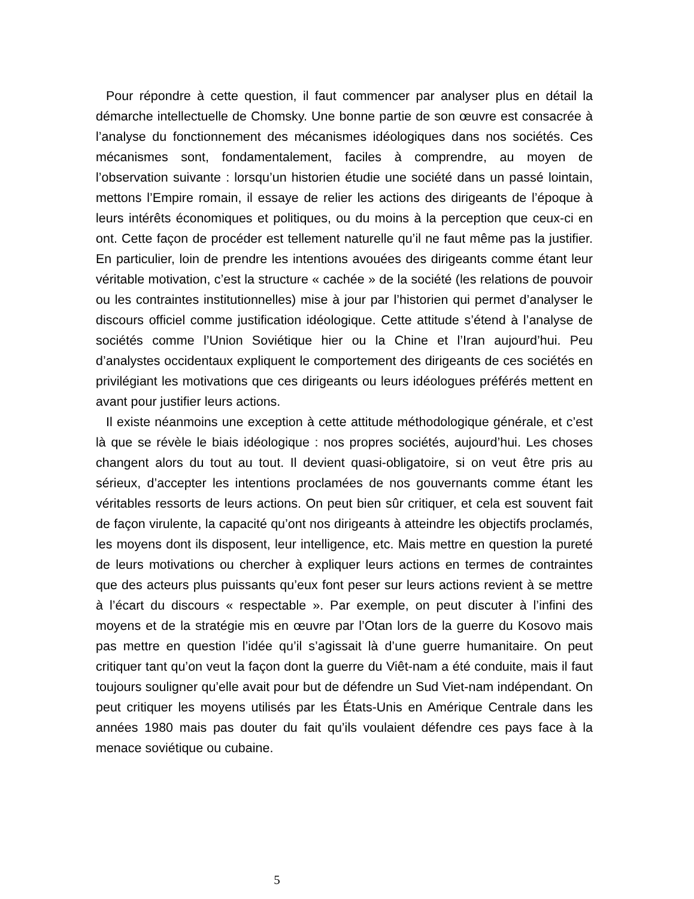Pour répondre à cette question, il faut commencer par analyser plus en détail la démarche intellectuelle de Chomsky. Une bonne partie de son œuvre est consacrée à l’analyse du fonctionnement des mécanismes idéologiques dans nos sociétés. Ces mécanismes sont, fondamentalement, faciles à comprendre, au moyen de l’observation suivante : lorsqu’un historien étudie une société dans un passé lointain, mettons l’Empire romain, il essaye de relier les actions des dirigeants de l’époque à leurs intérêts économiques et politiques, ou du moins à la perception que ceux-ci en ont. Cette façon de procéder est tellement naturelle qu’il ne faut même pas la justifier. En particulier, loin de prendre les intentions avouées des dirigeants comme étant leur véritable motivation, c’est la structure « cachée » de la société (les relations de pouvoir ou les contraintes institutionnelles) mise à jour par l’historien qui permet d’analyser le discours officiel comme justification idéologique. Cette attitude s’étend à l’analyse de sociétés comme l’Union Soviétique hier ou la Chine et l’Iran aujourd’hui. Peu d’analystes occidentaux expliquent le comportement des dirigeants de ces sociétés en privilégiant les motivations que ces dirigeants ou leurs idéologues préférés mettent en avant pour justifier leurs actions.
Il existe néanmoins une exception à cette attitude méthodologique générale, et c’est là que se révèle le biais idéologique : nos propres sociétés, aujourd’hui. Les choses changent alors du tout au tout. Il devient quasi-obligatoire, si on veut être pris au sérieux, d’accepter les intentions proclamées de nos gouvernants comme étant les véritables ressorts de leurs actions. On peut bien sûr critiquer, et cela est souvent fait de façon virulente, la capacité qu’ont nos dirigeants à atteindre les objectifs proclamés, les moyens dont ils disposent, leur intelligence, etc. Mais mettre en question la pureté de leurs motivations ou chercher à expliquer leurs actions en termes de contraintes que des acteurs plus puissants qu’eux font peser sur leurs actions revient à se mettre à l’écart du discours « respectable ». Par exemple, on peut discuter à l’infini des moyens et de la stratégie mis en œuvre par l’Otan lors de la guerre du Kosovo mais pas mettre en question l’idée qu’il s’agissait là d’une guerre humanitaire. On peut critiquer tant qu’on veut la façon dont la guerre du Viêt-nam a été conduite, mais il faut toujours souligner qu’elle avait pour but de défendre un Sud Viet-nam indépendant. On peut critiquer les moyens utilisés par les États-Unis en Amérique Centrale dans les années 1980 mais pas douter du fait qu’ils voulaient défendre ces pays face à la menace soviétique ou cubaine.
5